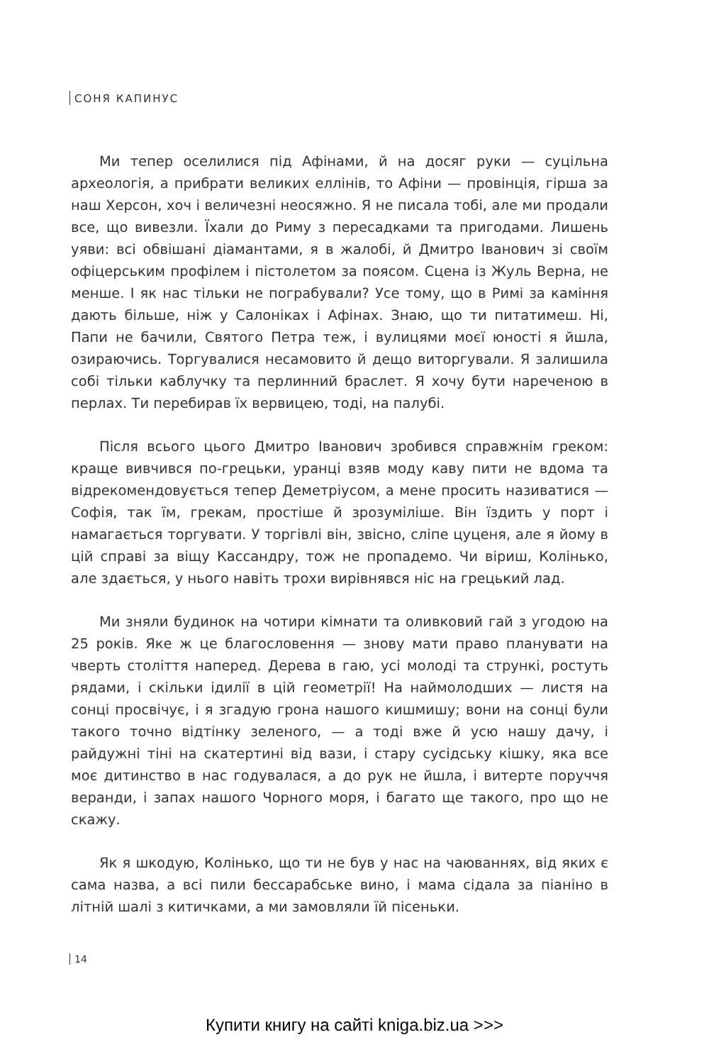СОНЯ КАПИНУС
Ми тепер оселилися під Афінами, й на досяг руки — суцільна археологія, а прибрати великих еллінів, то Афіни — провінція, гірша за наш Херсон, хоч і величезні неосяжно. Я не писала тобі, але ми продали все, що вивезли. Їхали до Риму з пересадками та пригодами. Лишень уяви: всі обвішані діамантами, я в жалобі, й Дмитро Іванович зі своїм офіцерським профілем і пістолетом за поясом. Сцена із Жуль Верна, не менше. І як нас тільки не пограбували? Усе тому, що в Римі за каміння дають більше, ніж у Салоніках і Афінах. Знаю, що ти питатимеш. Ні, Папи не бачили, Святого Петра теж, і вулицями моєї юності я йшла, озираючись. Торгувалися несамовито й дещо виторгували. Я залишила собі тільки каблучку та перлинний браслет. Я хочу бути нареченою в перлах. Ти перебирав їх вервицею, тоді, на палубі.
Після всього цього Дмитро Іванович зробився справжнім греком: краще вивчився по-грецьки, уранці взяв моду каву пити не вдома та відрекомендовується тепер Деметріусом, а мене просить називатися — Софія, так їм, грекам, простіше й зрозуміліше. Він їздить у порт і намагається торгувати. У торгівлі він, звісно, сліпе цуценя, але я йому в цій справі за віщу Кассандру, тож не пропадемо. Чи віриш, Колінько, але здається, у нього навіть трохи вирівнявся ніс на грецький лад.
Ми зняли будинок на чотири кімнати та оливковий гай з угодою на 25 років. Яке ж це благословення — знову мати право планувати на чверть століття наперед. Дерева в гаю, усі молоді та стрункі, ростуть рядами, і скільки ідилії в цій геометрії! На наймолодших — листя на сонці просвічує, і я згадую грона нашого кишмишу; вони на сонці були такого точно відтінку зеленого, — а тоді вже й усю нашу дачу, і райдужні тіні на скатертині від вази, і стару сусідську кішку, яка все моє дитинство в нас годувалася, а до рук не йшла, і витерте поруччя веранди, і запах нашого Чорного моря, і багато ще такого, про що не скажу.
Як я шкодую, Колінько, що ти не був у нас на чаюваннях, від яких є сама назва, а всі пили бессарабське вино, і мама сідала за піаніно в літній шалі з китичками, а ми замовляли їй пісеньки.
14
Купити книгу на сайті kniga.biz.ua >>>